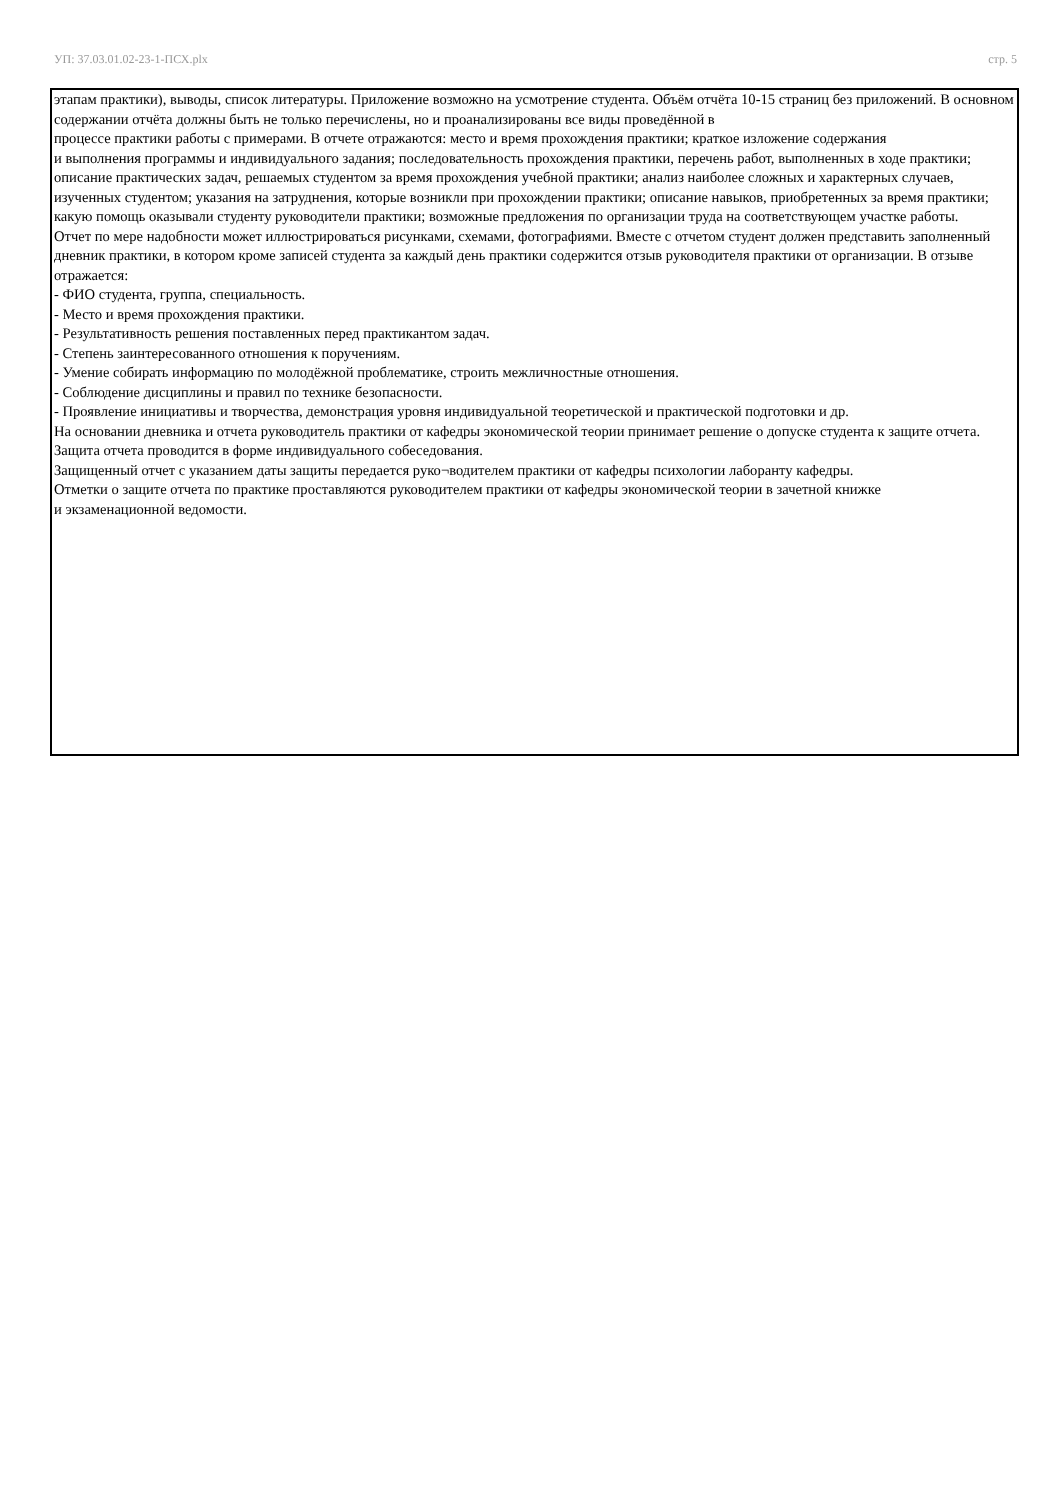УП: 37.03.01.02-23-1-ПСХ.plx стр. 5
этапам практики), выводы, список литературы. Приложение возможно на усмотрение студента. Объём отчёта 10-15 страниц без приложений. В основном содержании отчёта должны быть не только перечислены, но и проанализированы все виды проведённой в
процессе практики работы с примерами. В отчете отражаются: место и время прохождения практики; краткое изложение содержания
и выполнения программы и индивидуального задания; последовательность прохождения практики, перечень работ, выполненных в ходе практики; описание практических задач, решаемых студентом за время прохождения учебной практики; анализ наиболее сложных и характерных случаев, изученных студентом; указания на затруднения, которые возникли при прохождении практики; описание навыков, приобретенных за время практики; какую помощь оказывали студенту руководители практики; возможные предложения по организации труда на соответствующем участке работы.
Отчет по мере надобности может иллюстрироваться рисунками, схемами, фотографиями. Вместе с отчетом студент должен представить заполненный дневник практики, в котором кроме записей студента за каждый день практики содержится отзыв руководителя практики от организации. В отзыве отражается:
- ФИО студента, группа, специальность.
- Место и время прохождения практики.
- Результативность решения поставленных перед практикантом задач.
- Степень заинтересованного отношения к поручениям.
- Умение собирать информацию по молодёжной проблематике, строить межличностные отношения.
- Соблюдение дисциплины и правил по технике безопасности.
- Проявление инициативы и творчества, демонстрация уровня индивидуальной теоретической и практической подготовки и др.
На основании дневника и отчета руководитель практики от кафедры экономической теории принимает решение о допуске студента к защите отчета. Защита отчета проводится в форме индивидуального собеседования.
Защищенный отчет с указанием даты защиты передается руко¬водителем практики от кафедры психологии лаборанту кафедры.
Отметки о защите отчета по практике проставляются руководителем практики от кафедры экономической теории в зачетной книжке
и экзаменационной ведомости.